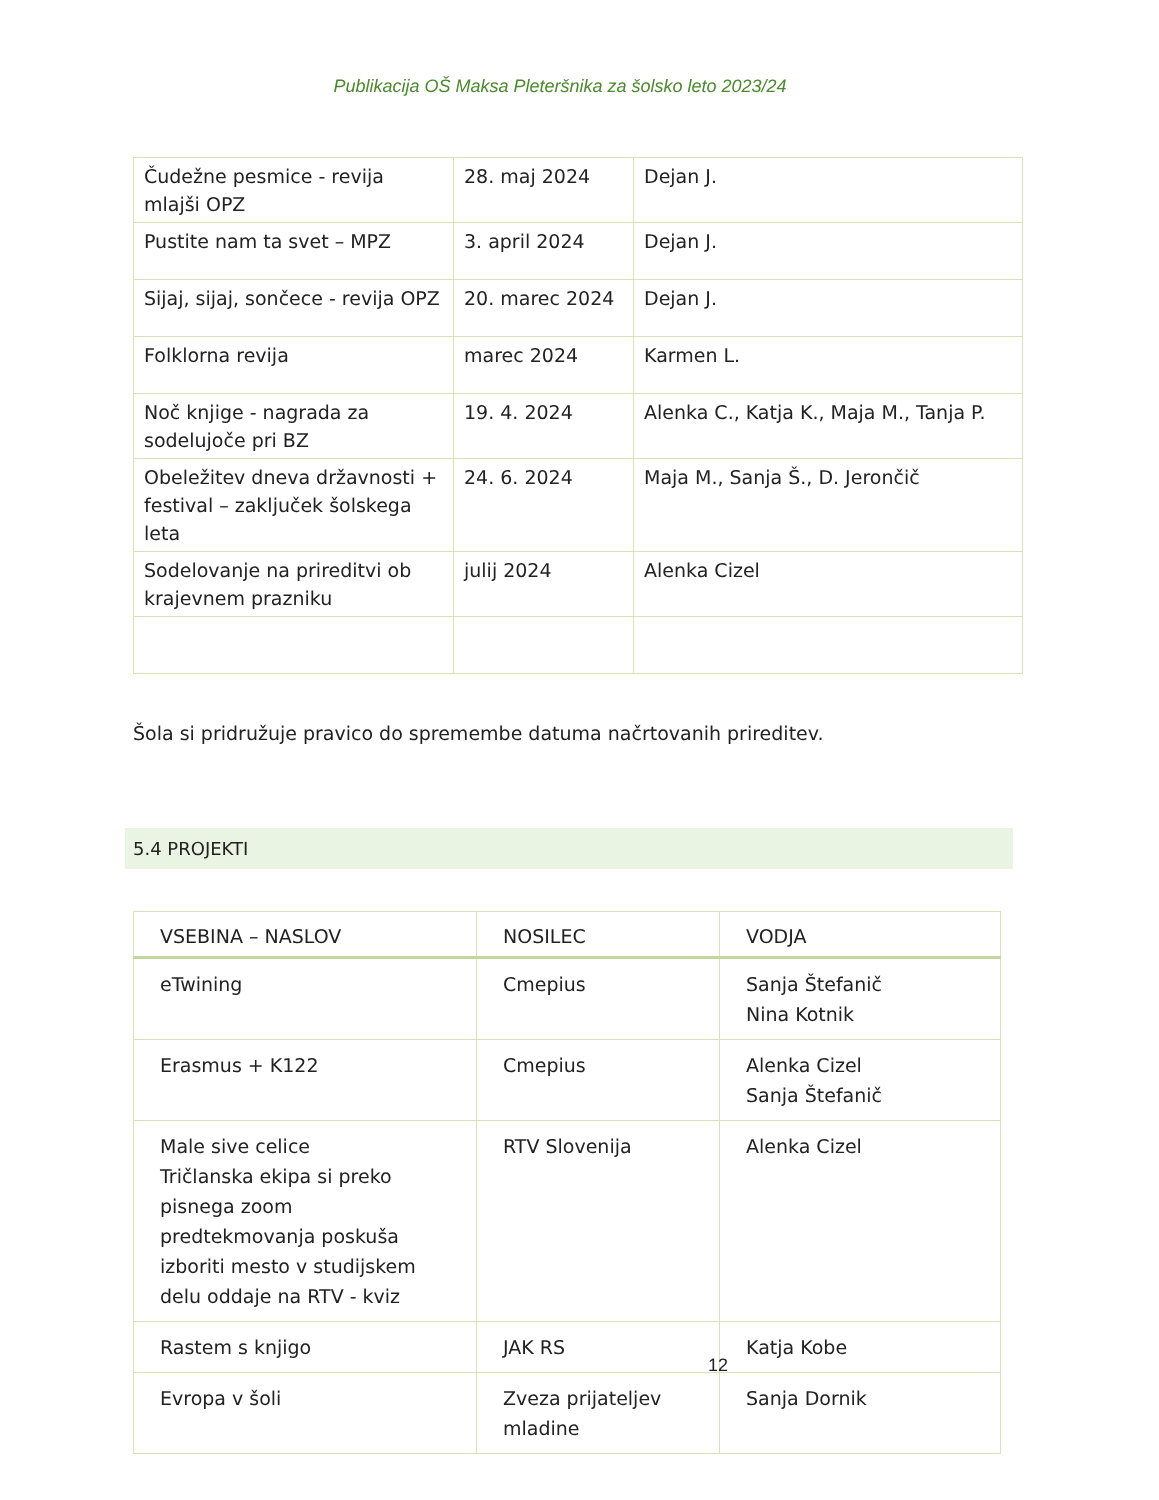Publikacija OŠ Maksa Pleteršnika za šolsko leto 2023/24
| Čudežne pesmice - revija mlajši OPZ | 28. maj 2024 | Dejan J. |
| Pustite nam ta svet – MPZ | 3. april 2024 | Dejan J. |
| Sijaj, sijaj, sončece - revija OPZ | 20. marec 2024 | Dejan J. |
| Folklorna revija | marec 2024 | Karmen L. |
| Noč knjige - nagrada za sodelujoče pri BZ | 19. 4. 2024 | Alenka C., Katja K., Maja M., Tanja P. |
| Obeležitev dneva državnosti + festival – zaključek šolskega leta | 24. 6. 2024 | Maja M., Sanja Š., D. Jerončič |
| Sodelovanje na prireditvi ob krajevnem prazniku | julij 2024 | Alenka Cizel |
Šola si pridružuje pravico do spremembe datuma načrtovanih prireditev.
5.4 PROJEKTI
| VSEBINA – NASLOV | NOSILEC | VODJA |
| --- | --- | --- |
| eTwining | Cmepius | Sanja Štefanič Nina Kotnik |
| Erasmus + K122 | Cmepius | Alenka Cizel Sanja Štefanič |
| Male sive celice Tričlanska ekipa si preko pisnega zoom predtekmovanja poskuša izboriti mesto v studijskem delu oddaje na RTV - kviz | RTV Slovenija | Alenka Cizel |
| Rastem s knjigo | JAK RS | Katja Kobe |
| Evropa v šoli | Zveza prijateljev mladine | Sanja Dornik |
12